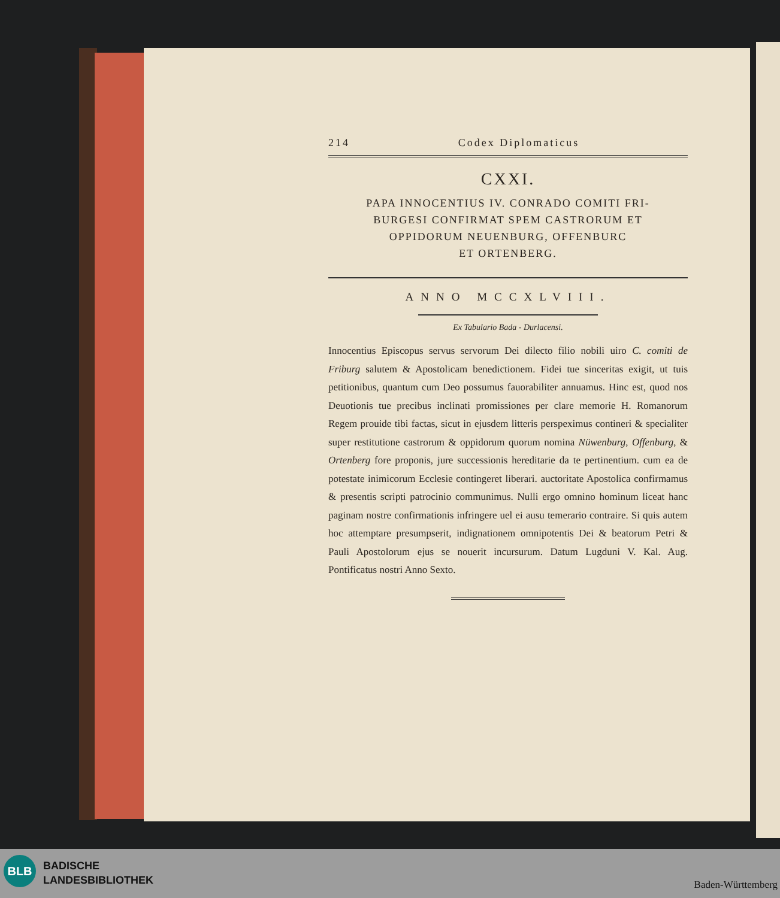214 Codex Diplomaticus
CXXI.
PAPA INNOCENTIUS IV. CONRADO COMITI FRI-
BURGESI CONFIRMAT SPEM CASTRORUM ET
OPPIDORUM NEUENBURG, OFFENBURC
ET ORTENBERG.
ANNO MCCXLVIII.
Ex Tabulario Bada - Durlacensi.
Innocentius Episcopus servus servorum Dei dilecto filio nobili uiro C. comiti de Friburg salutem & Apostolicam benedictionem. Fidei tue sinceritas exigit, ut tuis petitionibus, quantum cum Deo possumus fauorabiliter annuamus. Hinc est, quod nos Deuotionis tue precibus inclinati promissiones per clare memorie H. Romanorum Regem prouide tibi factas, sicut in ejusdem litteris perspeximus contineri & specialiter super restitutione castrorum & oppidorum quorum nomina Nüwenburg, Offenburg, & Ortenberg fore proponis, jure successionis hereditarie da te pertinentium. cum ea de potestate inimicorum Ecclesie contingeret liberari. auctoritate Apostolica confirmamus & presentis scripti patrocinio communimus. Nulli ergo omnino hominum liceat hanc paginam nostre confirmationis infringere uel ei ausu temerario contraire. Si quis autem hoc attemptare presumpserit, indignationem omnipotentis Dei & beatorum Petri & Pauli Apostolorum ejus se nouerit incursurum. Datum Lugduni V. Kal. Aug. Pontificatus nostri Anno Sexto.
BLB
BADISCHE
LANDESBIBLIOTHEK
Baden-Württemberg